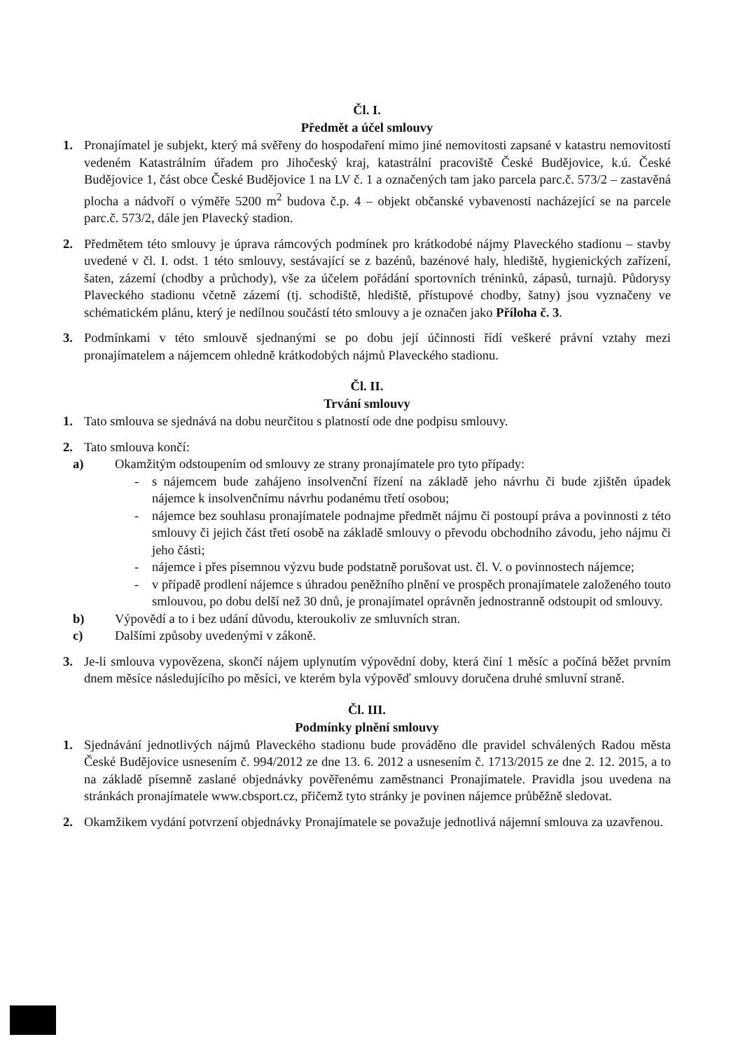Čl. I.
Předmět a účel smlouvy
1. Pronajímatel je subjekt, který má svěřeny do hospodaření mimo jiné nemovitosti zapsané v katastru nemovitostí vedeném Katastrálním úřadem pro Jihočeský kraj, katastrální pracoviště České Budějovice, k.ú. České Budějovice 1, část obce České Budějovice 1 na LV č. 1 a označených tam jako parcela parc.č. 573/2 – zastavěná plocha a nádvoří o výměře 5200 m<sup>2</sup> budova č.p. 4 – objekt občanské vybavenosti nacházející se na parcele parc.č. 573/2, dále jen Plavecký stadion.
2. Předmětem této smlouvy je úprava rámcových podmínek pro krátkodobé nájmy Plaveckého stadionu – stavby uvedené v čl. I. odst. 1 této smlouvy, sestávající se z bazénů, bazénové haly, hlediště, hygienických zařízení, šaten, zázemí (chodby a průchody), vše za účelem pořádání sportovních tréninků, zápasů, turnajů. Půdorysy Plaveckého stadionu včetně zázemí (tj. schodiště, hlediště, přístupové chodby, šatny) jsou vyznačeny ve schématickém plánu, který je nedílnou součástí této smlouvy a je označen jako Příloha č. 3.
3. Podmínkami v této smlouvě sjednanými se po dobu její účinnosti řídí veškeré právní vztahy mezi pronajímatelem a nájemcem ohledně krátkodobých nájmů Plaveckého stadionu.
Čl. II.
Trvání smlouvy
1. Tato smlouva se sjednává na dobu neurčitou s platností ode dne podpisu smlouvy.
2. Tato smlouva končí:
a) Okamžitým odstoupením od smlouvy ze strany pronajímatele pro tyto případy:
- s nájemcem bude zahájeno insolvenční řízení na základě jeho návrhu či bude zjištěn úpadek nájemce k insolvenčnímu návrhu podanému třetí osobou;
- nájemce bez souhlasu pronajímatele podnajme předmět nájmu či postoupí práva a povinnosti z této smlouvy či jejich část třetí osobě na základě smlouvy o převodu obchodního závodu, jeho nájmu či jeho části;
- nájemce i přes písemnou výzvu bude podstatně porušovat ust. čl. V. o povinnostech nájemce;
- v případě prodlení nájemce s úhradou peněžního plnění ve prospěch pronajímatele založeného touto smlouvou, po dobu delší než 30 dnů, je pronajímatel oprávněn jednostranně odstoupit od smlouvy.
b) Výpovědí a to i bez udání důvodu, kteroukoliv ze smluvních stran.
c) Dalšími způsoby uvedenými v zákoně.
3. Je-li smlouva vypovězena, skončí nájem uplynutím výpovědní doby, která činí 1 měsíc a počíná běžet prvním dnem měsíce následujícího po měsíci, ve kterém byla výpověď smlouvy doručena druhé smluvní straně.
Čl. III.
Podmínky plnění smlouvy
1. Sjednávání jednotlivých nájmů Plaveckého stadionu bude prováděno dle pravidel schválených Radou města České Budějovice usnesením č. 994/2012 ze dne 13. 6. 2012 a usnesením č. 1713/2015 ze dne 2. 12. 2015, a to na základě písemně zaslané objednávky pověřenému zaměstnanci Pronajímatele. Pravidla jsou uvedena na stránkách pronajímatele www.cbsport.cz, přičemž tyto stránky je povinen nájemce průběžně sledovat.
2. Okamžikem vydání potvrzení objednávky Pronajímatele se považuje jednotlivá nájemní smlouva za uzavřenou.